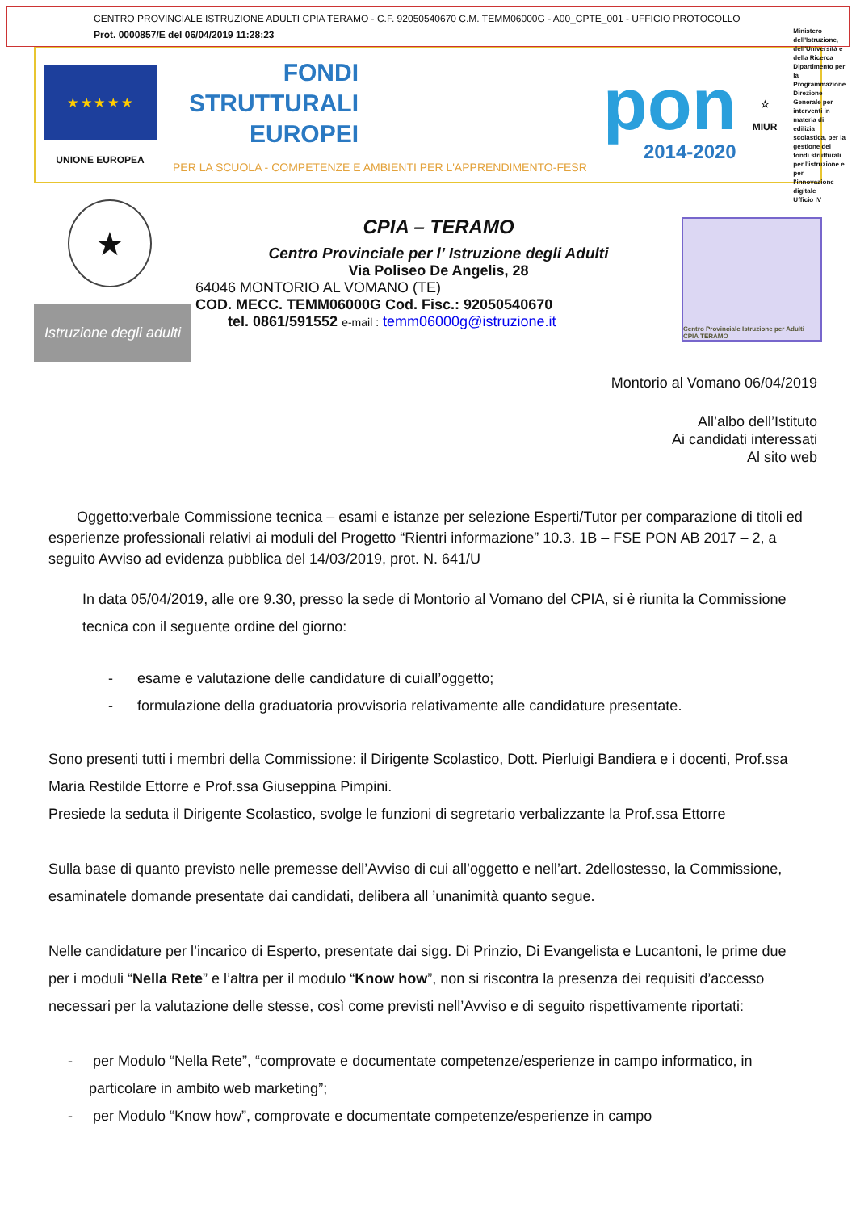CENTRO PROVINCIALE ISTRUZIONE ADULTI CPIA TERAMO - C.F. 92050540670 C.M. TEMM06000G - A00_CPTE_001 - UFFICIO PROTOCOLLO
Prot. 0000857/E del 06/04/2019 11:28:23
★ ★ ★ ★ ★
UNIONE EUROPEA
FONDI
STRUTTURALI
EUROPEI
PER LA SCUOLA - COMPETENZE E AMBIENTI PER L'APPRENDIMENTO-FESR
pon
2014-2020
☆
MIUR
Ministero dell'Istruzione, dell'Università e della Ricerca
Dipartimento per la Programmazione
Direzione Generale per interventi in materia di edilizia scolastica, per la gestione dei fondi strutturali per l'istruzione e per l'innovazione digitale
Ufficio IV
★
Istruzione degli adulti
CPIA – TERAMO
Centro Provinciale per l’ Istruzione degli Adulti
Via Poliseo De Angelis, 28
64046 MONTORIO AL VOMANO (TE)
COD. MECC. TEMM06000G Cod. Fisc.: 92050540670
tel. 0861/591552 e-mail : temm06000g@istruzione.it
Centro Provinciale Istruzione per Adulti CPIA TERAMO
Montorio al Vomano 06/04/2019
All’albo dell’Istituto
Ai candidati interessati
Al sito web
Oggetto:verbale Commissione tecnica – esami e istanze per selezione Esperti/Tutor per comparazione di titoli ed esperienze professionali relativi ai moduli del Progetto “Rientri informazione” 10.3. 1B – FSE PON AB 2017 – 2, a seguito Avviso ad evidenza pubblica del 14/03/2019, prot. N. 641/U
In data 05/04/2019, alle ore 9.30, presso la sede di Montorio al Vomano del CPIA, si è riunita la Commissione tecnica con il seguente ordine del giorno:
- esame e valutazione delle candidature di cuiall’oggetto;
- formulazione della graduatoria provvisoria relativamente alle candidature presentate.
Sono presenti tutti i membri della Commissione: il Dirigente Scolastico, Dott. Pierluigi Bandiera e i docenti, Prof.ssa Maria Restilde Ettorre e Prof.ssa Giuseppina Pimpini.
Presiede la seduta il Dirigente Scolastico, svolge le funzioni di segretario verbalizzante la Prof.ssa Ettorre
Sulla base di quanto previsto nelle premesse dell’Avviso di cui all’oggetto e nell’art. 2dellostesso, la Commissione, esaminatele domande presentate dai candidati, delibera all ’unanimità quanto segue.
Nelle candidature per l’incarico di Esperto, presentate dai sigg. Di Prinzio, Di Evangelista e Lucantoni, le prime due per i moduli “Nella Rete” e l’altra per il modulo “Know how”, non si riscontra la presenza dei requisiti d’accesso necessari per la valutazione delle stesse, così come previsti nell’Avviso e di seguito rispettivamente riportati:
- per Modulo “Nella Rete”, “comprovate e documentate competenze/esperienze in campo informatico, in particolare in ambito web marketing”;
- per Modulo “Know how”, comprovate e documentate competenze/esperienze in campo